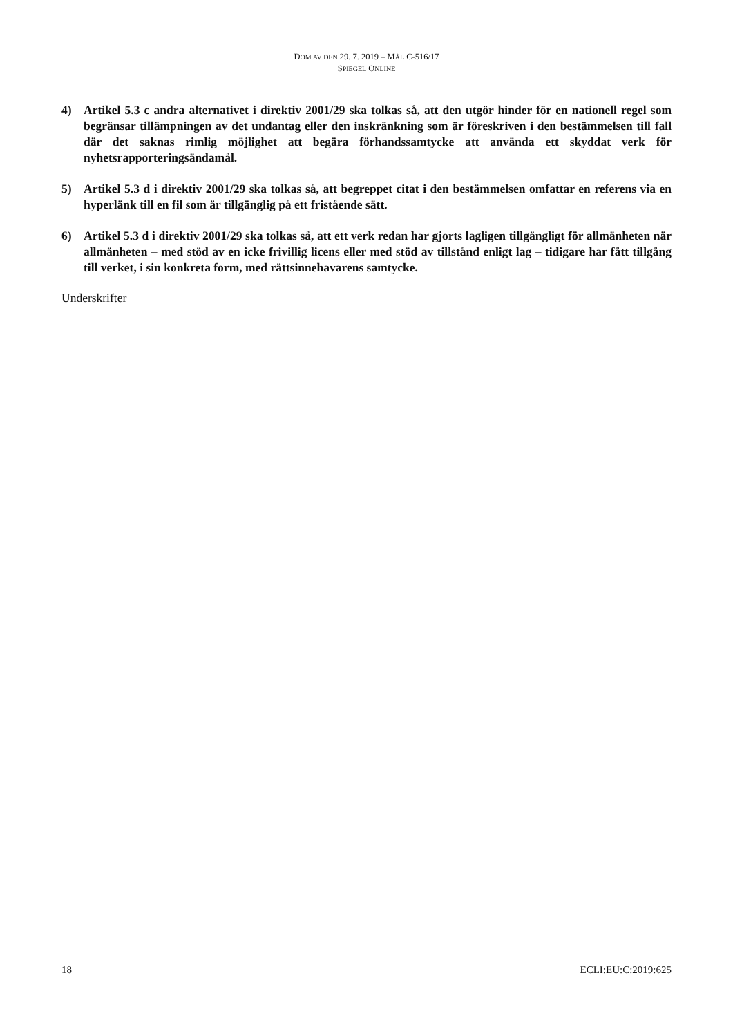DOM AV DEN 29. 7. 2019 – MÅL C-516/17
SPIEGEL ONLINE
4) Artikel 5.3 c andra alternativet i direktiv 2001/29 ska tolkas så, att den utgör hinder för en nationell regel som begränsar tillämpningen av det undantag eller den inskränkning som är föreskriven i den bestämmelsen till fall där det saknas rimlig möjlighet att begära förhandssamtycke att använda ett skyddat verk för nyhetsrapporteringsändamål.
5) Artikel 5.3 d i direktiv 2001/29 ska tolkas så, att begreppet citat i den bestämmelsen omfattar en referens via en hyperlänk till en fil som är tillgänglig på ett fristående sätt.
6) Artikel 5.3 d i direktiv 2001/29 ska tolkas så, att ett verk redan har gjorts lagligen tillgängligt för allmänheten när allmänheten – med stöd av en icke frivillig licens eller med stöd av tillstånd enligt lag – tidigare har fått tillgång till verket, i sin konkreta form, med rättsinnehavarens samtycke.
Underskrifter
18 ECLI:EU:C:2019:625